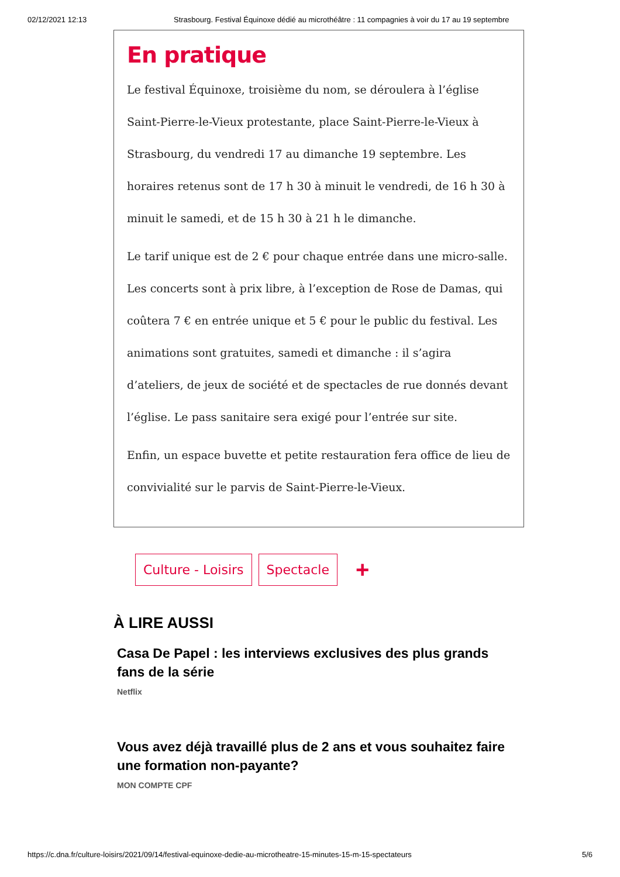02/12/2021 12:13 Strasbourg. Festival Équinoxe dédié au microthéâtre : 11 compagnies à voir du 17 au 19 septembre
En pratique
Le festival Équinoxe, troisième du nom, se déroulera à l’église Saint-Pierre-le-Vieux protestante, place Saint-Pierre-le-Vieux à Strasbourg, du vendredi 17 au dimanche 19 septembre. Les horaires retenus sont de 17 h 30 à minuit le vendredi, de 16 h 30 à minuit le samedi, et de 15 h 30 à 21 h le dimanche.
Le tarif unique est de 2 € pour chaque entrée dans une micro-salle. Les concerts sont à prix libre, à l’exception de Rose de Damas, qui coûtera 7 € en entrée unique et 5 € pour le public du festival. Les animations sont gratuites, samedi et dimanche : il s’agira d’ateliers, de jeux de société et de spectacles de rue donnés devant l’église. Le pass sanitaire sera exigé pour l’entrée sur site.
Enfin, un espace buvette et petite restauration fera office de lieu de convivialité sur le parvis de Saint-Pierre-le-Vieux.
Culture - Loisirs Spectacle +
À LIRE AUSSI
Casa De Papel : les interviews exclusives des plus grands fans de la série
Netflix
Vous avez déjà travaillé plus de 2 ans et vous souhaitez faire une formation non-payante?
MON COMPTE CPF
https://c.dna.fr/culture-loisirs/2021/09/14/festival-equinoxe-dedie-au-microtheatre-15-minutes-15-m-15-spectateurs 5/6